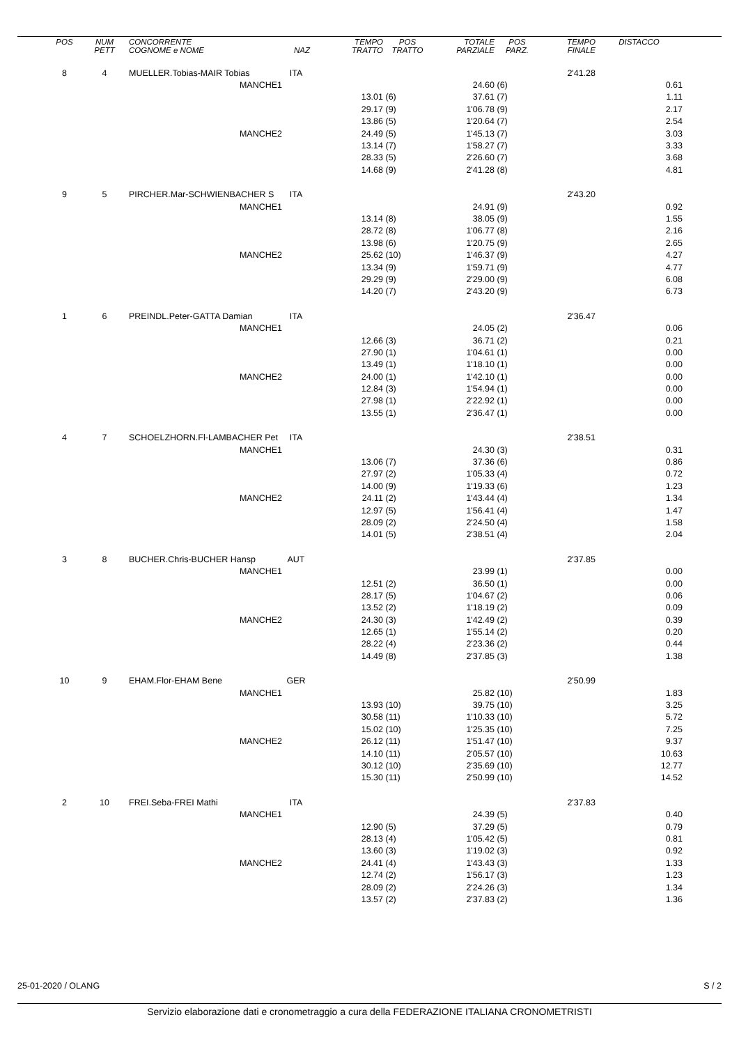| POS | NUM PETT | CONCORRENTE COGNOME e NOME | NAZ | TEMPO TRATTO | POS TRATTO | TOTALE PARZIALE | POS PARZ. | TEMPO FINALE | DISTACCO |
| --- | --- | --- | --- | --- | --- | --- | --- | --- | --- |
| 8 | 4 | MUELLER.Tobias-MAIR Tobias | ITA | | | | | 2'41.28 | |
| | | MANCHE1 | | | | 24.60 | (6) | | 0.61 |
| | | | | 13.01 | (6) | 37.61 | (7) | | 1.11 |
| | | | | 29.17 | (9) | 1'06.78 | (9) | | 2.17 |
| | | | | 13.86 | (5) | 1'20.64 | (7) | | 2.54 |
| | | MANCHE2 | | 24.49 | (5) | 1'45.13 | (7) | | 3.03 |
| | | | | 13.14 | (7) | 1'58.27 | (7) | | 3.33 |
| | | | | 28.33 | (5) | 2'26.60 | (7) | | 3.68 |
| | | | | 14.68 | (9) | 2'41.28 | (8) | | 4.81 |
| 9 | 5 | PIRCHER.Mar-SCHWIENBACHER S | ITA | | | | | 2'43.20 | |
| | | MANCHE1 | | | | 24.91 | (9) | | 0.92 |
| | | | | 13.14 | (8) | 38.05 | (9) | | 1.55 |
| | | | | 28.72 | (8) | 1'06.77 | (8) | | 2.16 |
| | | | | 13.98 | (6) | 1'20.75 | (9) | | 2.65 |
| | | MANCHE2 | | 25.62 | (10) | 1'46.37 | (9) | | 4.27 |
| | | | | 13.34 | (9) | 1'59.71 | (9) | | 4.77 |
| | | | | 29.29 | (9) | 2'29.00 | (9) | | 6.08 |
| | | | | 14.20 | (7) | 2'43.20 | (9) | | 6.73 |
| 1 | 6 | PREINDL.Peter-GATTA Damian | ITA | | | | | 2'36.47 | |
| | | MANCHE1 | | | | 24.05 | (2) | | 0.06 |
| | | | | 12.66 | (3) | 36.71 | (2) | | 0.21 |
| | | | | 27.90 | (1) | 1'04.61 | (1) | | 0.00 |
| | | | | 13.49 | (1) | 1'18.10 | (1) | | 0.00 |
| | | MANCHE2 | | 24.00 | (1) | 1'42.10 | (1) | | 0.00 |
| | | | | 12.84 | (3) | 1'54.94 | (1) | | 0.00 |
| | | | | 27.98 | (1) | 2'22.92 | (1) | | 0.00 |
| | | | | 13.55 | (1) | 2'36.47 | (1) | | 0.00 |
| 4 | 7 | SCHOELZHORN.Fl-LAMBACHER Pet | ITA | | | | | 2'38.51 | |
| | | MANCHE1 | | | | 24.30 | (3) | | 0.31 |
| | | | | 13.06 | (7) | 37.36 | (6) | | 0.86 |
| | | | | 27.97 | (2) | 1'05.33 | (4) | | 0.72 |
| | | | | 14.00 | (9) | 1'19.33 | (6) | | 1.23 |
| | | MANCHE2 | | 24.11 | (2) | 1'43.44 | (4) | | 1.34 |
| | | | | 12.97 | (5) | 1'56.41 | (4) | | 1.47 |
| | | | | 28.09 | (2) | 2'24.50 | (4) | | 1.58 |
| | | | | 14.01 | (5) | 2'38.51 | (4) | | 2.04 |
| 3 | 8 | BUCHER.Chris-BUCHER Hansp | AUT | | | | | 2'37.85 | |
| | | MANCHE1 | | | | 23.99 | (1) | | 0.00 |
| | | | | 12.51 | (2) | 36.50 | (1) | | 0.00 |
| | | | | 28.17 | (5) | 1'04.67 | (2) | | 0.06 |
| | | | | 13.52 | (2) | 1'18.19 | (2) | | 0.09 |
| | | MANCHE2 | | 24.30 | (3) | 1'42.49 | (2) | | 0.39 |
| | | | | 12.65 | (1) | 1'55.14 | (2) | | 0.20 |
| | | | | 28.22 | (4) | 2'23.36 | (2) | | 0.44 |
| | | | | 14.49 | (8) | 2'37.85 | (3) | | 1.38 |
| 10 | 9 | EHAM.Flor-EHAM Bene | GER | | | | | 2'50.99 | |
| | | MANCHE1 | | | | 25.82 | (10) | | 1.83 |
| | | | | 13.93 | (10) | 39.75 | (10) | | 3.25 |
| | | | | 30.58 | (11) | 1'10.33 | (10) | | 5.72 |
| | | | | 15.02 | (10) | 1'25.35 | (10) | | 7.25 |
| | | MANCHE2 | | 26.12 | (11) | 1'51.47 | (10) | | 9.37 |
| | | | | 14.10 | (11) | 2'05.57 | (10) | | 10.63 |
| | | | | 30.12 | (10) | 2'35.69 | (10) | | 12.77 |
| | | | | 15.30 | (11) | 2'50.99 | (10) | | 14.52 |
| 2 | 10 | FREI.Seba-FREI Mathi | ITA | | | | | 2'37.83 | |
| | | MANCHE1 | | | | 24.39 | (5) | | 0.40 |
| | | | | 12.90 | (5) | 37.29 | (5) | | 0.79 |
| | | | | 28.13 | (4) | 1'05.42 | (5) | | 0.81 |
| | | | | 13.60 | (3) | 1'19.02 | (3) | | 0.92 |
| | | MANCHE2 | | 24.41 | (4) | 1'43.43 | (3) | | 1.33 |
| | | | | 12.74 | (2) | 1'56.17 | (3) | | 1.23 |
| | | | | 28.09 | (2) | 2'24.26 | (3) | | 1.34 |
| | | | | 13.57 | (2) | 2'37.83 | (2) | | 1.36 |
25-01-2020 / OLANG S / 2
Servizio elaborazione dati e cronometraggio a cura della FEDERAZIONE ITALIANA CRONOMETRISTI